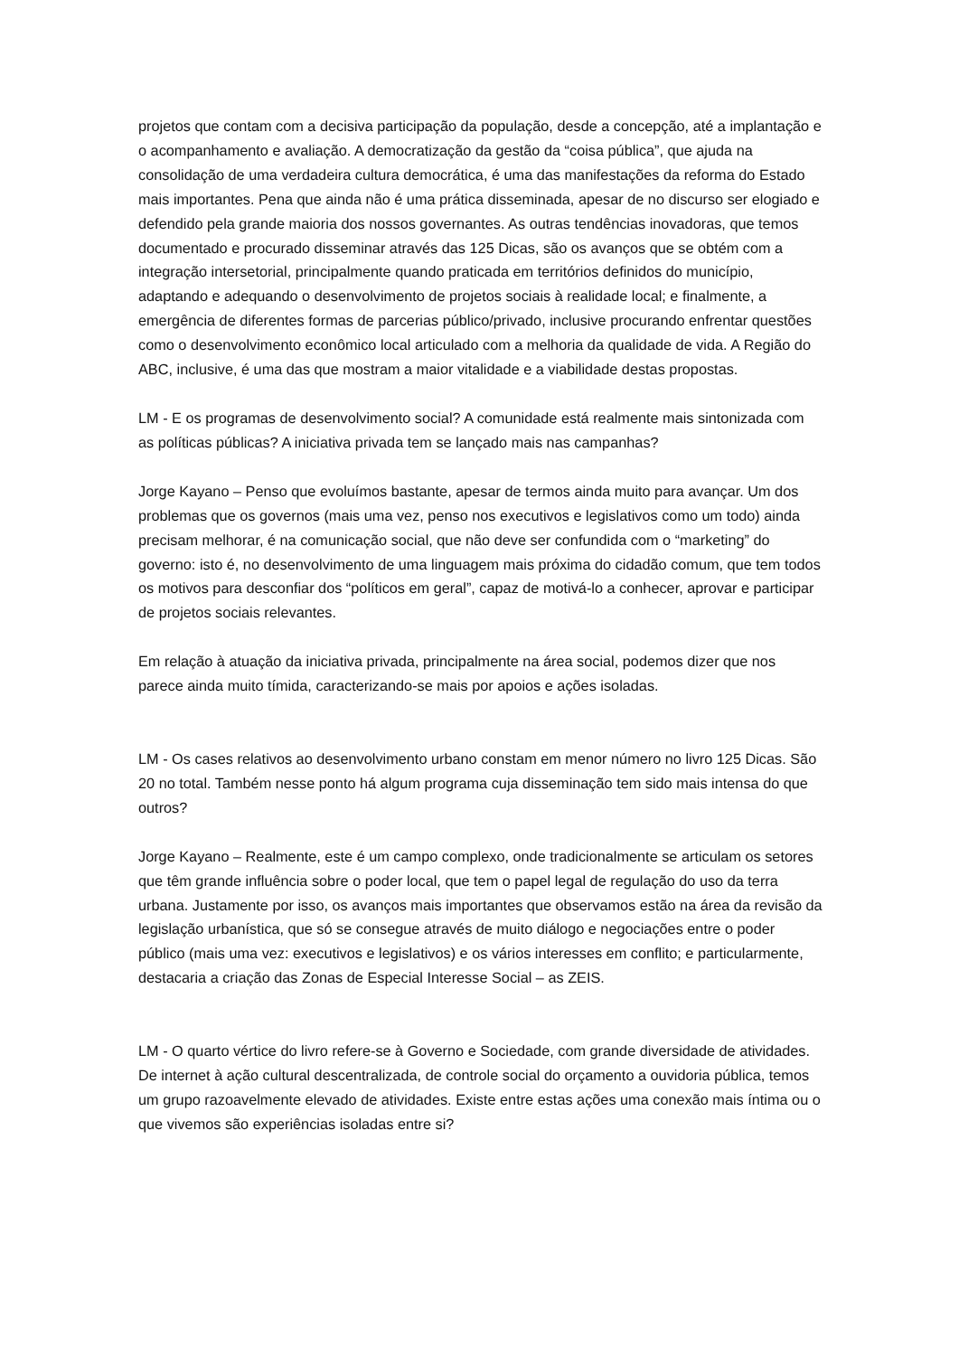projetos que contam com a decisiva participação da população, desde a concepção, até a implantação e o acompanhamento e avaliação. A democratização da gestão da “coisa pública”, que ajuda na consolidação de uma verdadeira cultura democrática, é uma das manifestações da reforma do Estado mais importantes. Pena que ainda não é uma prática disseminada, apesar de no discurso ser elogiado e defendido pela grande maioria dos nossos governantes. As outras tendências inovadoras, que temos documentado e procurado disseminar através das 125 Dicas, são os avanços que se obtém com a integração intersetorial, principalmente quando praticada em territórios definidos do município, adaptando e adequando o desenvolvimento de projetos sociais à realidade local; e finalmente, a emergência de diferentes formas de parcerias público/privado, inclusive procurando enfrentar questões como o desenvolvimento econômico local articulado com a melhoria da qualidade de vida. A Região do ABC, inclusive, é uma das que mostram a maior vitalidade e a viabilidade destas propostas.
LM - E os programas de desenvolvimento social? A comunidade está realmente mais sintonizada com as políticas públicas? A iniciativa privada tem se lançado mais nas campanhas?
Jorge Kayano – Penso que evoluímos bastante, apesar de termos ainda muito para avançar. Um dos problemas que os governos (mais uma vez, penso nos executivos e legislativos como um todo) ainda precisam melhorar, é na comunicação social, que não deve ser confundida com o “marketing” do governo: isto é, no desenvolvimento de uma linguagem mais próxima do cidadão comum, que tem todos os motivos para desconfiar dos “políticos em geral”, capaz de motivá-lo a conhecer, aprovar e participar de projetos sociais relevantes.
Em relação à atuação da iniciativa privada, principalmente na área social, podemos dizer que nos parece ainda muito tímida, caracterizando-se mais por apoios e ações isoladas.
LM - Os cases relativos ao desenvolvimento urbano constam em menor número no livro 125 Dicas. São 20 no total. Também nesse ponto há algum programa cuja disseminação tem sido mais intensa do que outros?
Jorge Kayano – Realmente, este é um campo complexo, onde tradicionalmente se articulam os setores que têm grande influência sobre o poder local, que tem o papel legal de regulação do uso da terra urbana. Justamente por isso, os avanços mais importantes que observamos estão na área da revisão da legislação urbanística, que só se consegue através de muito diálogo e negociações entre o poder público (mais uma vez: executivos e legislativos) e os vários interesses em conflito; e particularmente, destacaria a criação das Zonas de Especial Interesse Social – as ZEIS.
LM - O quarto vértice do livro refere-se à Governo e Sociedade, com grande diversidade de atividades. De internet à ação cultural descentralizada, de controle social do orçamento a ouvidoria pública, temos um grupo razoavelmente elevado de atividades. Existe entre estas ações uma conexão mais íntima ou o que vivemos são experiências isoladas entre si?